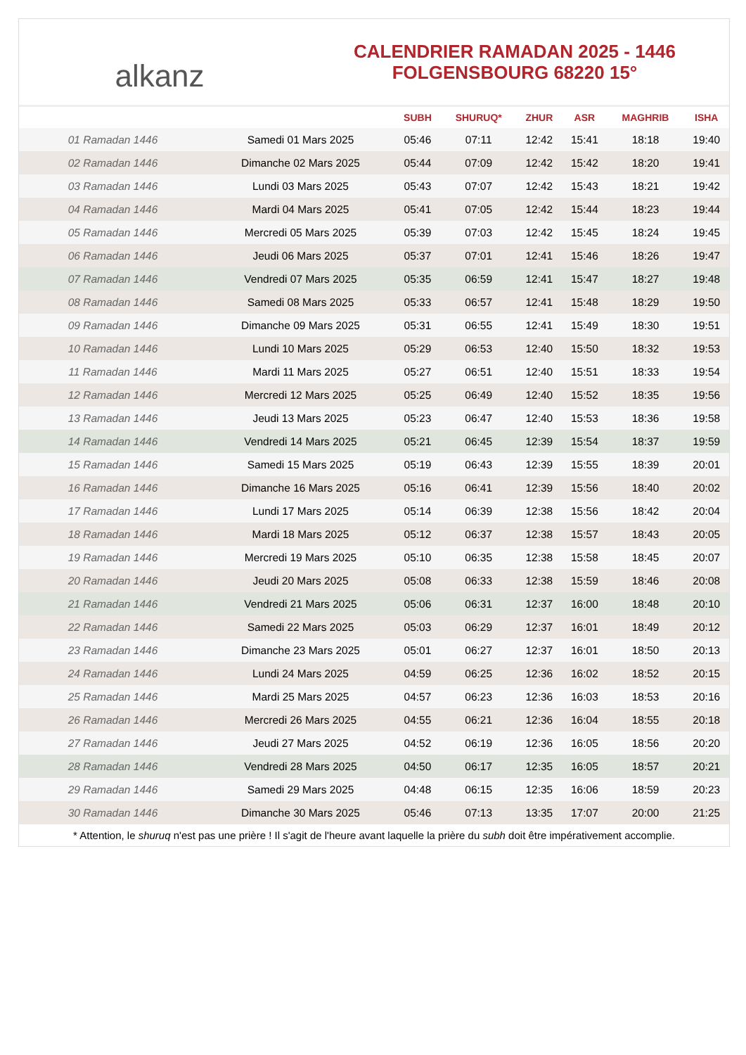alkanz
CALENDRIER RAMADAN 2025 - 1446
FOLGENSBOURG 68220 15°
| | | SUBH | SHURUQ* | ZHUR | ASR | MAGHRIB | ISHA |
| --- | --- | --- | --- | --- | --- | --- | --- |
| 01 Ramadan 1446 | Samedi 01 Mars 2025 | 05:46 | 07:11 | 12:42 | 15:41 | 18:18 | 19:40 |
| 02 Ramadan 1446 | Dimanche 02 Mars 2025 | 05:44 | 07:09 | 12:42 | 15:42 | 18:20 | 19:41 |
| 03 Ramadan 1446 | Lundi 03 Mars 2025 | 05:43 | 07:07 | 12:42 | 15:43 | 18:21 | 19:42 |
| 04 Ramadan 1446 | Mardi 04 Mars 2025 | 05:41 | 07:05 | 12:42 | 15:44 | 18:23 | 19:44 |
| 05 Ramadan 1446 | Mercredi 05 Mars 2025 | 05:39 | 07:03 | 12:42 | 15:45 | 18:24 | 19:45 |
| 06 Ramadan 1446 | Jeudi 06 Mars 2025 | 05:37 | 07:01 | 12:41 | 15:46 | 18:26 | 19:47 |
| 07 Ramadan 1446 | Vendredi 07 Mars 2025 | 05:35 | 06:59 | 12:41 | 15:47 | 18:27 | 19:48 |
| 08 Ramadan 1446 | Samedi 08 Mars 2025 | 05:33 | 06:57 | 12:41 | 15:48 | 18:29 | 19:50 |
| 09 Ramadan 1446 | Dimanche 09 Mars 2025 | 05:31 | 06:55 | 12:41 | 15:49 | 18:30 | 19:51 |
| 10 Ramadan 1446 | Lundi 10 Mars 2025 | 05:29 | 06:53 | 12:40 | 15:50 | 18:32 | 19:53 |
| 11 Ramadan 1446 | Mardi 11 Mars 2025 | 05:27 | 06:51 | 12:40 | 15:51 | 18:33 | 19:54 |
| 12 Ramadan 1446 | Mercredi 12 Mars 2025 | 05:25 | 06:49 | 12:40 | 15:52 | 18:35 | 19:56 |
| 13 Ramadan 1446 | Jeudi 13 Mars 2025 | 05:23 | 06:47 | 12:40 | 15:53 | 18:36 | 19:58 |
| 14 Ramadan 1446 | Vendredi 14 Mars 2025 | 05:21 | 06:45 | 12:39 | 15:54 | 18:37 | 19:59 |
| 15 Ramadan 1446 | Samedi 15 Mars 2025 | 05:19 | 06:43 | 12:39 | 15:55 | 18:39 | 20:01 |
| 16 Ramadan 1446 | Dimanche 16 Mars 2025 | 05:16 | 06:41 | 12:39 | 15:56 | 18:40 | 20:02 |
| 17 Ramadan 1446 | Lundi 17 Mars 2025 | 05:14 | 06:39 | 12:38 | 15:56 | 18:42 | 20:04 |
| 18 Ramadan 1446 | Mardi 18 Mars 2025 | 05:12 | 06:37 | 12:38 | 15:57 | 18:43 | 20:05 |
| 19 Ramadan 1446 | Mercredi 19 Mars 2025 | 05:10 | 06:35 | 12:38 | 15:58 | 18:45 | 20:07 |
| 20 Ramadan 1446 | Jeudi 20 Mars 2025 | 05:08 | 06:33 | 12:38 | 15:59 | 18:46 | 20:08 |
| 21 Ramadan 1446 | Vendredi 21 Mars 2025 | 05:06 | 06:31 | 12:37 | 16:00 | 18:48 | 20:10 |
| 22 Ramadan 1446 | Samedi 22 Mars 2025 | 05:03 | 06:29 | 12:37 | 16:01 | 18:49 | 20:12 |
| 23 Ramadan 1446 | Dimanche 23 Mars 2025 | 05:01 | 06:27 | 12:37 | 16:01 | 18:50 | 20:13 |
| 24 Ramadan 1446 | Lundi 24 Mars 2025 | 04:59 | 06:25 | 12:36 | 16:02 | 18:52 | 20:15 |
| 25 Ramadan 1446 | Mardi 25 Mars 2025 | 04:57 | 06:23 | 12:36 | 16:03 | 18:53 | 20:16 |
| 26 Ramadan 1446 | Mercredi 26 Mars 2025 | 04:55 | 06:21 | 12:36 | 16:04 | 18:55 | 20:18 |
| 27 Ramadan 1446 | Jeudi 27 Mars 2025 | 04:52 | 06:19 | 12:36 | 16:05 | 18:56 | 20:20 |
| 28 Ramadan 1446 | Vendredi 28 Mars 2025 | 04:50 | 06:17 | 12:35 | 16:05 | 18:57 | 20:21 |
| 29 Ramadan 1446 | Samedi 29 Mars 2025 | 04:48 | 06:15 | 12:35 | 16:06 | 18:59 | 20:23 |
| 30 Ramadan 1446 | Dimanche 30 Mars 2025 | 05:46 | 07:13 | 13:35 | 17:07 | 20:00 | 21:25 |
* Attention, le shuruq n'est pas une prière ! Il s'agit de l'heure avant laquelle la prière du subh doit être impérativement accomplie.